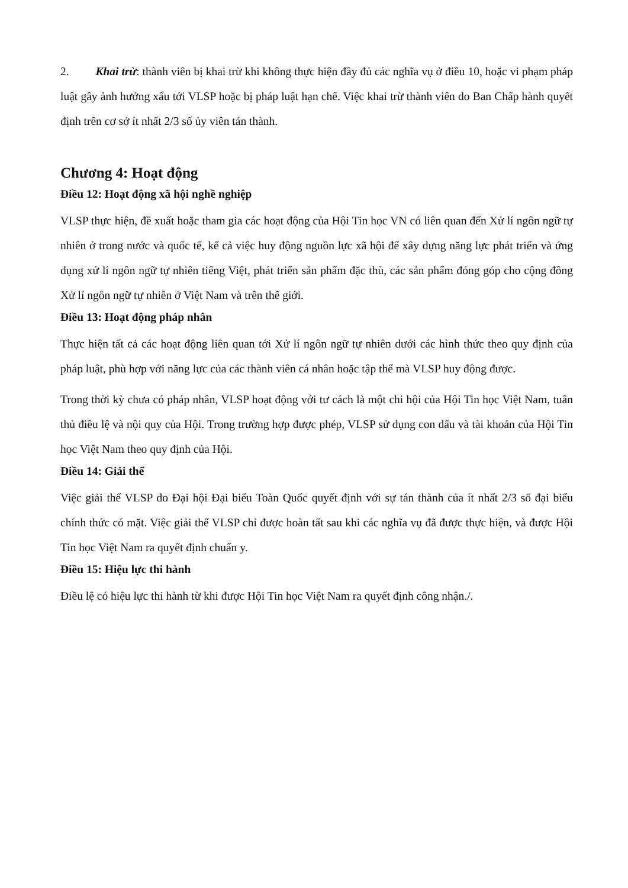2. Khai trừ: thành viên bị khai trừ khi không thực hiện đầy đủ các nghĩa vụ ở điều 10, hoặc vi phạm pháp luật gây ảnh hưởng xấu tới VLSP hoặc bị pháp luật hạn chế. Việc khai trừ thành viên do Ban Chấp hành quyết định trên cơ sở ít nhất 2/3 số ủy viên tán thành.
Chương 4: Hoạt động
Điều 12: Hoạt động xã hội nghề nghiệp
VLSP thực hiện, đề xuất hoặc tham gia các hoạt động của Hội Tin học VN có liên quan đến Xử lí ngôn ngữ tự nhiên ở trong nước và quốc tế, kể cả việc huy động nguồn lực xã hội để xây dựng năng lực phát triển và ứng dụng xử lí ngôn ngữ tự nhiên tiếng Việt, phát triển sản phẩm đặc thù, các sản phẩm đóng góp cho cộng đồng Xử lí ngôn ngữ tự nhiên ở Việt Nam và trên thế giới.
Điều 13: Hoạt động pháp nhân
Thực hiện tất cả các hoạt động liên quan tới Xử lí ngôn ngữ tự nhiên dưới các hình thức theo quy định của pháp luật, phù hợp với năng lực của các thành viên cá nhân hoặc tập thể mà VLSP huy động được.
Trong thời kỳ chưa có pháp nhân, VLSP hoạt động với tư cách là một chi hội của Hội Tin học Việt Nam, tuân thủ điều lệ và nội quy của Hội. Trong trường hợp được phép, VLSP sử dụng con dấu và tài khoản của Hội Tin học Việt Nam theo quy định của Hội.
Điều 14: Giải thể
Việc giải thể VLSP do Đại hội Đại biểu Toàn Quốc quyết định với sự tán thành của ít nhất 2/3 số đại biểu chính thức có mặt. Việc giải thể VLSP chỉ được hoàn tất sau khi các nghĩa vụ đã được thực hiện, và được Hội Tin học Việt Nam ra quyết định chuẩn y.
Điều 15: Hiệu lực thi hành
Điều lệ có hiệu lực thi hành từ khi được Hội Tin học Việt Nam ra quyết định công nhận./.